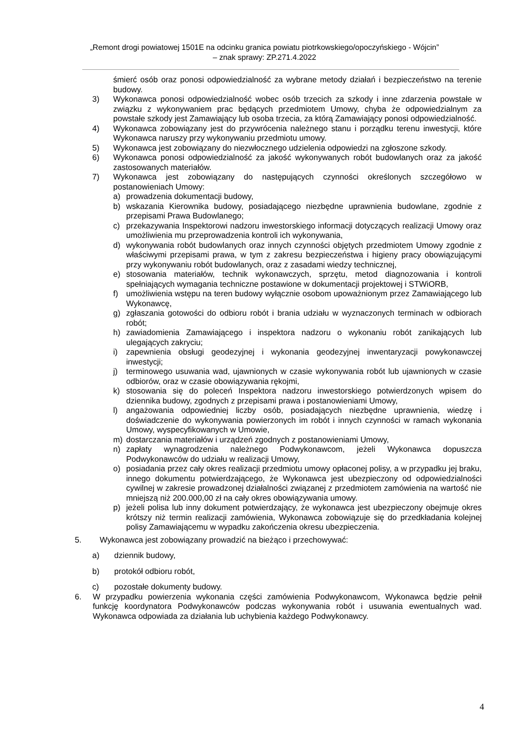„Remont drogi powiatowej 1501E na odcinku granica powiatu piotrkowskiego/opoczyńskiego - Wójcin”
– znak sprawy: ZP.271.4.2022
śmierć osób oraz ponosi odpowiedzialność za wybrane metody działań i bezpieczeństwo na terenie budowy.
3) Wykonawca ponosi odpowiedzialność wobec osób trzecich za szkody i inne zdarzenia powstałe w związku z wykonywaniem prac będących przedmiotem Umowy, chyba że odpowiedzialnym za powstałe szkody jest Zamawiający lub osoba trzecia, za którą Zamawiający ponosi odpowiedzialność.
4) Wykonawca zobowiązany jest do przywrócenia należnego stanu i porządku terenu inwestycji, które Wykonawca naruszy przy wykonywaniu przedmiotu umowy.
5) Wykonawca jest zobowiązany do niezwłocznego udzielenia odpowiedzi na zgłoszone szkody.
6) Wykonawca ponosi odpowiedzialność za jakość wykonywanych robót budowlanych oraz za jakość zastosowanych materiałów.
7) Wykonawca jest zobowiązany do następujących czynności określonych szczegółowo w postanowieniach Umowy:
a) prowadzenia dokumentacji budowy,
b) wskazania Kierownika budowy, posiadającego niezbędne uprawnienia budowlane, zgodnie z przepisami Prawa Budowlanego;
c) przekazywania Inspektorowi nadzoru inwestorskiego informacji dotyczących realizacji Umowy oraz umożliwienia mu przeprowadzenia kontroli ich wykonywania,
d) wykonywania robót budowlanych oraz innych czynności objętych przedmiotem Umowy zgodnie z właściwymi przepisami prawa, w tym z zakresu bezpieczeństwa i higieny pracy obowiązującymi przy wykonywaniu robót budowlanych, oraz z zasadami wiedzy technicznej,
e) stosowania materiałów, technik wykonawczych, sprzętu, metod diagnozowania i kontroli spełniających wymagania techniczne postawione w dokumentacji projektowej i STWiORB,
f) umożliwienia wstępu na teren budowy wyłącznie osobom upoważnionym przez Zamawiającego lub Wykonawcę,
g) zgłaszania gotowości do odbioru robót i brania udziału w wyznaczonych terminach w odbiorach robót;
h) zawiadomienia Zamawiającego i inspektora nadzoru o wykonaniu robót zanikających lub ulegających zakryciu;
i) zapewnienia obsługi geodezyjnej i wykonania geodezyjnej inwentaryzacji powykonawczej inwestycji;
j) terminowego usuwania wad, ujawnionych w czasie wykonywania robót lub ujawnionych w czasie odbiorów, oraz w czasie obowiązywania rękojmi,
k) stosowania się do poleceń Inspektora nadzoru inwestorskiego potwierdzonych wpisem do dziennika budowy, zgodnych z przepisami prawa i postanowieniami Umowy,
l) angażowania odpowiedniej liczby osób, posiadających niezbędne uprawnienia, wiedzę i doświadczenie do wykonywania powierzonych im robót i innych czynności w ramach wykonania Umowy, wyspecyfikowanych w Umowie,
m) dostarczania materiałów i urządzeń zgodnych z postanowieniami Umowy,
n) zapłaty wynagrodzenia należnego Podwykonawcom, jeżeli Wykonawca dopuszcza Podwykonawców do udziału w realizacji Umowy,
o) posiadania przez cały okres realizacji przedmiotu umowy opłaconej polisy, a w przypadku jej braku, innego dokumentu potwierdzającego, że Wykonawca jest ubezpieczony od odpowiedzialności cywilnej w zakresie prowadzonej działalności związanej z przedmiotem zamówienia na wartość nie mniejszą niż 200.000,00 zł na cały okres obowiązywania umowy.
p) jeżeli polisa lub inny dokument potwierdzający, że wykonawca jest ubezpieczony obejmuje okres krótszy niż termin realizacji zamówienia, Wykonawca zobowiązuje się do przedkładania kolejnej polisy Zamawiającemu w wypadku zakończenia okresu ubezpieczenia.
5. Wykonawca jest zobowiązany prowadzić na bieżąco i przechowywać:
a) dziennik budowy,
b) protokół odbioru robót,
c) pozostałe dokumenty budowy.
6. W przypadku powierzenia wykonania części zamówienia Podwykonawcom, Wykonawca będzie pełnił funkcję koordynatora Podwykonawców podczas wykonywania robót i usuwania ewentualnych wad. Wykonawca odpowiada za działania lub uchybienia każdego Podwykonawcy.
4